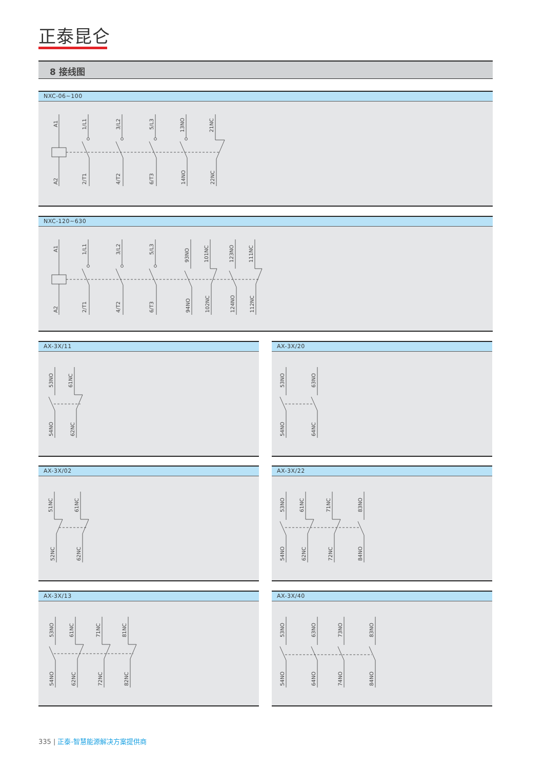正泰昆仑
8 接线图
NXC-06~100
A1
A2
1/L1
2/T1
3/L2
4/T2
5/L3
6/T3
13NO
14NO
21NC
22NC
NXC-120~630
A1
A2
1/L1
2/T1
3/L2
4/T2
5/L3
6/T3
93NO
94NO
101NC
102NC
123NO
124NO
111NC
112NC
AX-3X/11
53NO
54NO
61NC
62NC
AX-3X/20
53NO
54NO
63NO
64NC
AX-3X/02
51NC
52NC
61NC
62NC
AX-3X/22
53NO
54NO
61NC
62NC
71NC
72NC
83NO
84NO
AX-3X/13
53NO
54NO
61NC
62NC
71NC
72NC
81NC
82NC
AX-3X/40
53NO
54NO
63NO
64NO
73NO
74NO
83NO
84NO
335 | 正泰-智慧能源解决方案提供商